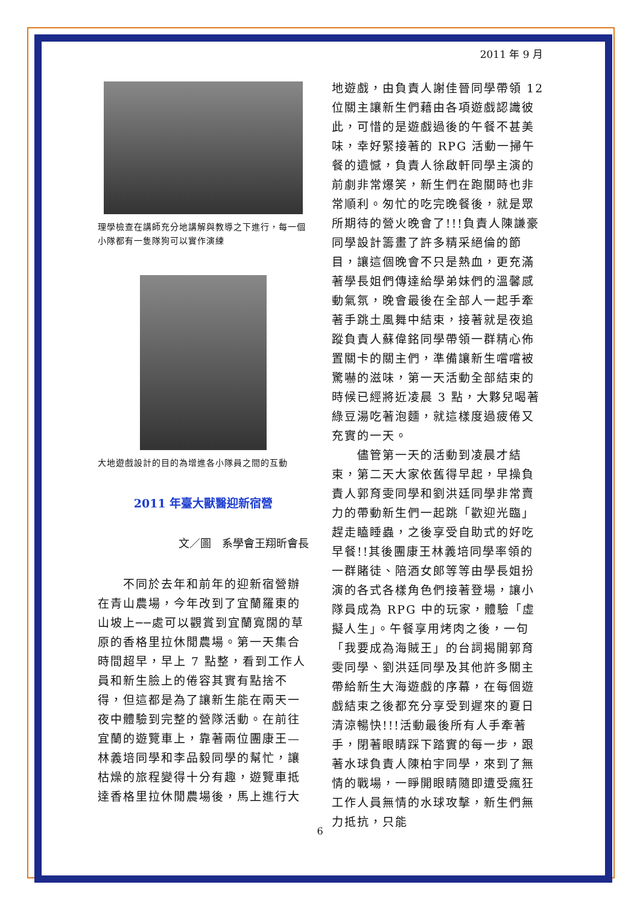2011 年 9 月
理學檢查在講師充分地講解與教導之下進行，每一個小隊都有一隻隊狗可以實作演練
大地遊戲設計的目的為增進各小隊員之間的互動
2011 年臺大獸醫迎新宿營
文／圖　系學會王翔昕會長
　　不同於去年和前年的迎新宿營辦在青山農場，今年改到了宜蘭羅東的山坡上──處可以觀賞到宜蘭寬闊的草原的香格里拉休閒農場。第一天集合時間超早，早上 7 點整，看到工作人員和新生臉上的倦容其實有點捨不得，但這都是為了讓新生能在兩天一夜中體驗到完整的營隊活動。在前往宜蘭的遊覽車上，靠著兩位團康王—林義培同學和李品毅同學的幫忙，讓枯燥的旅程變得十分有趣，遊覽車抵達香格里拉休閒農場後，馬上進行大
地遊戲，由負責人謝佳晉同學帶領 12 位關主讓新生們藉由各項遊戲認識彼此，可惜的是遊戲過後的午餐不甚美味，幸好緊接著的 RPG 活動一掃午餐的遺憾，負責人徐啟軒同學主演的前劇非常爆笑，新生們在跑關時也非常順利。匆忙的吃完晚餐後，就是眾所期待的營火晚會了!!!負責人陳謙豪同學設計籌畫了許多精采絕倫的節目，讓這個晚會不只是熱血，更充滿著學長姐們傳達給學弟妹們的溫馨感動氣氛，晚會最後在全部人一起手牽著手跳土風舞中結束，接著就是夜追蹤負責人蘇偉銘同學帶領一群精心佈置關卡的關主們，準備讓新生嚐嚐被驚嚇的滋味，第一天活動全部結束的時候已經將近凌晨 3 點，大夥兒喝著綠豆湯吃著泡麵，就這樣度過疲倦又充實的一天。
　　儘管第一天的活動到凌晨才結束，第二天大家依舊得早起，早操負責人郭育雯同學和劉洪廷同學非常賣力的帶動新生們一起跳「歡迎光臨」趕走瞌睡蟲，之後享受自助式的好吃早餐!!其後團康王林義培同學率領的一群賭徒、陪酒女郎等等由學長姐扮演的各式各樣角色們接著登場，讓小隊員成為 RPG 中的玩家，體驗「虛擬人生」。午餐享用烤肉之後，一句「我要成為海賊王」的台詞揭開郭育雯同學、劉洪廷同學及其他許多關主帶給新生大海遊戲的序幕，在每個遊戲結束之後都充分享受到遲來的夏日清涼暢快!!!活動最後所有人手牽著手，閉著眼睛踩下踏實的每一步，跟著水球負責人陳柏宇同學，來到了無情的戰場，一睜開眼睛隨即遭受瘋狂工作人員無情的水球攻擊，新生們無力抵抗，只能
6